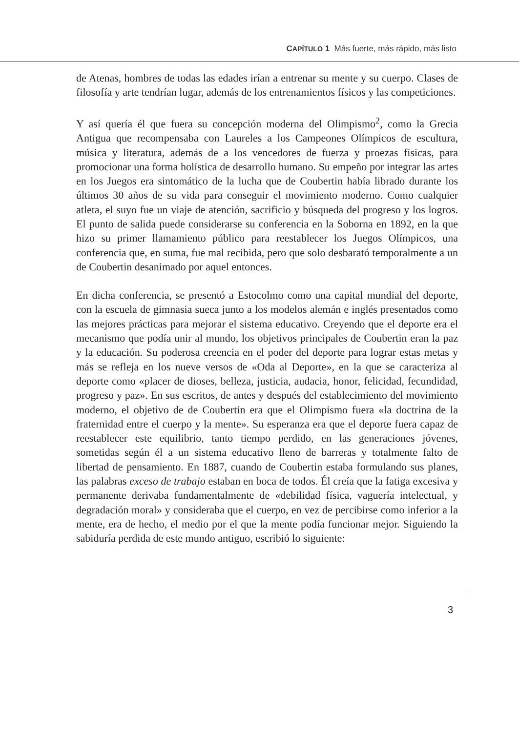CAPÍTULO 1 Más fuerte, más rápido, más listo
de Atenas, hombres de todas las edades irían a entrenar su mente y su cuerpo. Clases de filosofía y arte tendrían lugar, además de los entrenamientos físicos y las competiciones.
Y así quería él que fuera su concepción moderna del Olimpismo<sup>2</sup>, como la Grecia Antigua que recompensaba con Laureles a los Campeones Olímpicos de escultura, música y literatura, además de a los vencedores de fuerza y proezas físicas, para promocionar una forma holística de desarrollo humano. Su empeño por integrar las artes en los Juegos era sintomático de la lucha que de Coubertin había librado durante los últimos 30 años de su vida para conseguir el movimiento moderno. Como cualquier atleta, el suyo fue un viaje de atención, sacrificio y búsqueda del progreso y los logros. El punto de salida puede considerarse su conferencia en la Soborna en 1892, en la que hizo su primer llamamiento público para reestablecer los Juegos Olímpicos, una conferencia que, en suma, fue mal recibida, pero que solo desbarató temporalmente a un de Coubertin desanimado por aquel entonces.
En dicha conferencia, se presentó a Estocolmo como una capital mundial del deporte, con la escuela de gimnasia sueca junto a los modelos alemán e inglés presentados como las mejores prácticas para mejorar el sistema educativo. Creyendo que el deporte era el mecanismo que podía unir al mundo, los objetivos principales de Coubertin eran la paz y la educación. Su poderosa creencia en el poder del deporte para lograr estas metas y más se refleja en los nueve versos de «Oda al Deporte», en la que se caracteriza al deporte como «placer de dioses, belleza, justicia, audacia, honor, felicidad, fecundidad, progreso y paz». En sus escritos, de antes y después del establecimiento del movimiento moderno, el objetivo de de Coubertin era que el Olimpismo fuera «la doctrina de la fraternidad entre el cuerpo y la mente». Su esperanza era que el deporte fuera capaz de reestablecer este equilibrio, tanto tiempo perdido, en las generaciones jóvenes, sometidas según él a un sistema educativo lleno de barreras y totalmente falto de libertad de pensamiento. En 1887, cuando de Coubertin estaba formulando sus planes, las palabras exceso de trabajo estaban en boca de todos. Él creía que la fatiga excesiva y permanente derivaba fundamentalmente de «debilidad física, vaguería intelectual, y degradación moral» y consideraba que el cuerpo, en vez de percibirse como inferior a la mente, era de hecho, el medio por el que la mente podía funcionar mejor. Siguiendo la sabiduría perdida de este mundo antiguo, escribió lo siguiente:
3